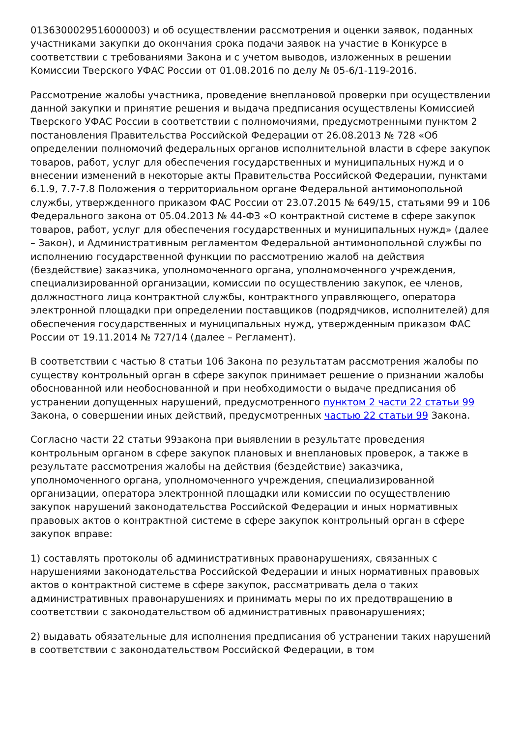0136300029516000003) и об осуществлении рассмотрения и оценки заявок, поданных участниками закупки до окончания срока подачи заявок на участие в Конкурсе в соответствии с требованиями Закона и с учетом выводов, изложенных в решении Комиссии Тверского УФАС России от 01.08.2016 по делу № 05-6/1-119-2016.
Рассмотрение жалобы участника, проведение внеплановой проверки при осуществлении данной закупки и принятие решения и выдача предписания осуществлены Комиссией Тверского УФАС России в соответствии с полномочиями, предусмотренными пунктом 2 постановления Правительства Российской Федерации от 26.08.2013 № 728 «Об определении полномочий федеральных органов исполнительной власти в сфере закупок товаров, работ, услуг для обеспечения государственных и муниципальных нужд и о внесении изменений в некоторые акты Правительства Российской Федерации, пунктами 6.1.9, 7.7-7.8 Положения о территориальном органе Федеральной антимонопольной службы, утвержденного приказом ФАС России от 23.07.2015 № 649/15, статьями 99 и 106 Федерального закона от 05.04.2013 № 44-ФЗ «О контрактной системе в сфере закупок товаров, работ, услуг для обеспечения государственных и муниципальных нужд» (далее – Закон), и Административным регламентом Федеральной антимонопольной службы по исполнению государственной функции по рассмотрению жалоб на действия (бездействие) заказчика, уполномоченного органа, уполномоченного учреждения, специализированной организации, комиссии по осуществлению закупок, ее членов, должностного лица контрактной службы, контрактного управляющего, оператора электронной площадки при определении поставщиков (подрядчиков, исполнителей) для обеспечения государственных и муниципальных нужд, утвержденным приказом ФАС России от 19.11.2014 № 727/14 (далее – Регламент).
В соответствии с частью 8 статьи 106 Закона по результатам рассмотрения жалобы по существу контрольный орган в сфере закупок принимает решение о признании жалобы обоснованной или необоснованной и при необходимости о выдаче предписания об устранении допущенных нарушений, предусмотренного пунктом 2 части 22 статьи 99 Закона, о совершении иных действий, предусмотренных частью 22 статьи 99 Закона.
Согласно части 22 статьи 99закона при выявлении в результате проведения контрольным органом в сфере закупок плановых и внеплановых проверок, а также в результате рассмотрения жалобы на действия (бездействие) заказчика, уполномоченного органа, уполномоченного учреждения, специализированной организации, оператора электронной площадки или комиссии по осуществлению закупок нарушений законодательства Российской Федерации и иных нормативных правовых актов о контрактной системе в сфере закупок контрольный орган в сфере закупок вправе:
1) составлять протоколы об административных правонарушениях, связанных с нарушениями законодательства Российской Федерации и иных нормативных правовых актов о контрактной системе в сфере закупок, рассматривать дела о таких административных правонарушениях и принимать меры по их предотвращению в соответствии с законодательством об административных правонарушениях;
2) выдавать обязательные для исполнения предписания об устранении таких нарушений в соответствии с законодательством Российской Федерации, в том